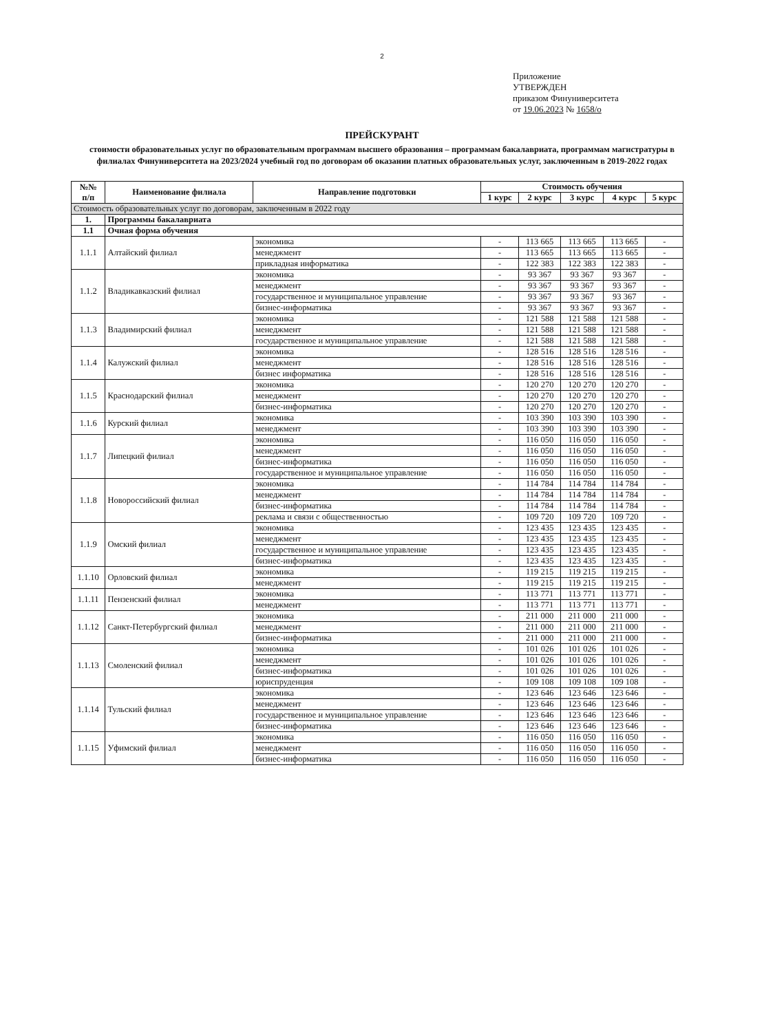2
Приложение
УТВЕРЖДЕН
приказом Финуниверситета
от 19.06.2023 № 1658/о
ПРЕЙСКУРАНТ
стоимости образовательных услуг по образовательным программам высшего образования – программам бакалавриата, программам магистратуры в филиалах Финуниверситета на 2023/2024 учебный год по договорам об оказании платных образовательных услуг, заключенным в 2019-2022 годах
| №№ п/п | Наименование филиала | Направление подготовки | Стоимость обучения | | | | |
| --- | --- | --- | --- | --- | --- | --- | --- |
| | | | 1 курс | 2 курс | 3 курс | 4 курс | 5 курс |
| Стоимость образовательных услуг по договорам, заключенным в 2022 году | | | | | | | |
| 1. | Программы бакалавриата | | | | | | |
| 1.1 | Очная форма обучения | | | | | | |
| 1.1.1 | Алтайский филиал | экономика | - | 113 665 | 113 665 | 113 665 | - |
| | | менеджмент | - | 113 665 | 113 665 | 113 665 | - |
| | | прикладная информатика | - | 122 383 | 122 383 | 122 383 | - |
| 1.1.2 | Владикавказский филиал | экономика | - | 93 367 | 93 367 | 93 367 | - |
| | | менеджмент | - | 93 367 | 93 367 | 93 367 | - |
| | | государственное и муниципальное управление | - | 93 367 | 93 367 | 93 367 | - |
| | | бизнес-информатика | - | 93 367 | 93 367 | 93 367 | - |
| 1.1.3 | Владимирский филиал | экономика | - | 121 588 | 121 588 | 121 588 | - |
| | | менеджмент | - | 121 588 | 121 588 | 121 588 | - |
| | | государственное и муниципальное управление | - | 121 588 | 121 588 | 121 588 | - |
| 1.1.4 | Калужский филиал | экономика | - | 128 516 | 128 516 | 128 516 | - |
| | | менеджмент | - | 128 516 | 128 516 | 128 516 | - |
| | | бизнес информатика | - | 128 516 | 128 516 | 128 516 | - |
| 1.1.5 | Краснодарский филиал | экономика | - | 120 270 | 120 270 | 120 270 | - |
| | | менеджмент | - | 120 270 | 120 270 | 120 270 | - |
| | | бизнес-информатика | - | 120 270 | 120 270 | 120 270 | - |
| 1.1.6 | Курский филиал | экономика | - | 103 390 | 103 390 | 103 390 | - |
| | | менеджмент | - | 103 390 | 103 390 | 103 390 | - |
| 1.1.7 | Липецкий филиал | экономика | - | 116 050 | 116 050 | 116 050 | - |
| | | менеджмент | - | 116 050 | 116 050 | 116 050 | - |
| | | бизнес-информатика | - | 116 050 | 116 050 | 116 050 | - |
| | | государственное и муниципальное управление | - | 116 050 | 116 050 | 116 050 | - |
| 1.1.8 | Новороссийский филиал | экономика | - | 114 784 | 114 784 | 114 784 | - |
| | | менеджмент | - | 114 784 | 114 784 | 114 784 | - |
| | | бизнес-информатика | - | 114 784 | 114 784 | 114 784 | - |
| | | реклама и связи с общественностью | - | 109 720 | 109 720 | 109 720 | - |
| 1.1.9 | Омский филиал | экономика | - | 123 435 | 123 435 | 123 435 | - |
| | | менеджмент | - | 123 435 | 123 435 | 123 435 | - |
| | | государственное и муниципальное управление | - | 123 435 | 123 435 | 123 435 | - |
| | | бизнес-информатика | - | 123 435 | 123 435 | 123 435 | - |
| 1.1.10 | Орловский филиал | экономика | - | 119 215 | 119 215 | 119 215 | - |
| | | менеджмент | - | 119 215 | 119 215 | 119 215 | - |
| 1.1.11 | Пензенский филиал | экономика | - | 113 771 | 113 771 | 113 771 | - |
| | | менеджмент | - | 113 771 | 113 771 | 113 771 | - |
| 1.1.12 | Санкт-Петербургский филиал | экономика | - | 211 000 | 211 000 | 211 000 | - |
| | | менеджмент | - | 211 000 | 211 000 | 211 000 | - |
| | | бизнес-информатика | - | 211 000 | 211 000 | 211 000 | - |
| 1.1.13 | Смоленский филиал | экономика | - | 101 026 | 101 026 | 101 026 | - |
| | | менеджмент | - | 101 026 | 101 026 | 101 026 | - |
| | | бизнес-информатика | - | 101 026 | 101 026 | 101 026 | - |
| | | юриспруденция | - | 109 108 | 109 108 | 109 108 | - |
| 1.1.14 | Тульский филиал | экономика | - | 123 646 | 123 646 | 123 646 | - |
| | | менеджмент | - | 123 646 | 123 646 | 123 646 | - |
| | | государственное и муниципальное управление | - | 123 646 | 123 646 | 123 646 | - |
| | | бизнес-информатика | - | 123 646 | 123 646 | 123 646 | - |
| 1.1.15 | Уфимский филиал | экономика | - | 116 050 | 116 050 | 116 050 | - |
| | | менеджмент | - | 116 050 | 116 050 | 116 050 | - |
| | | бизнес-информатика | - | 116 050 | 116 050 | 116 050 | - |